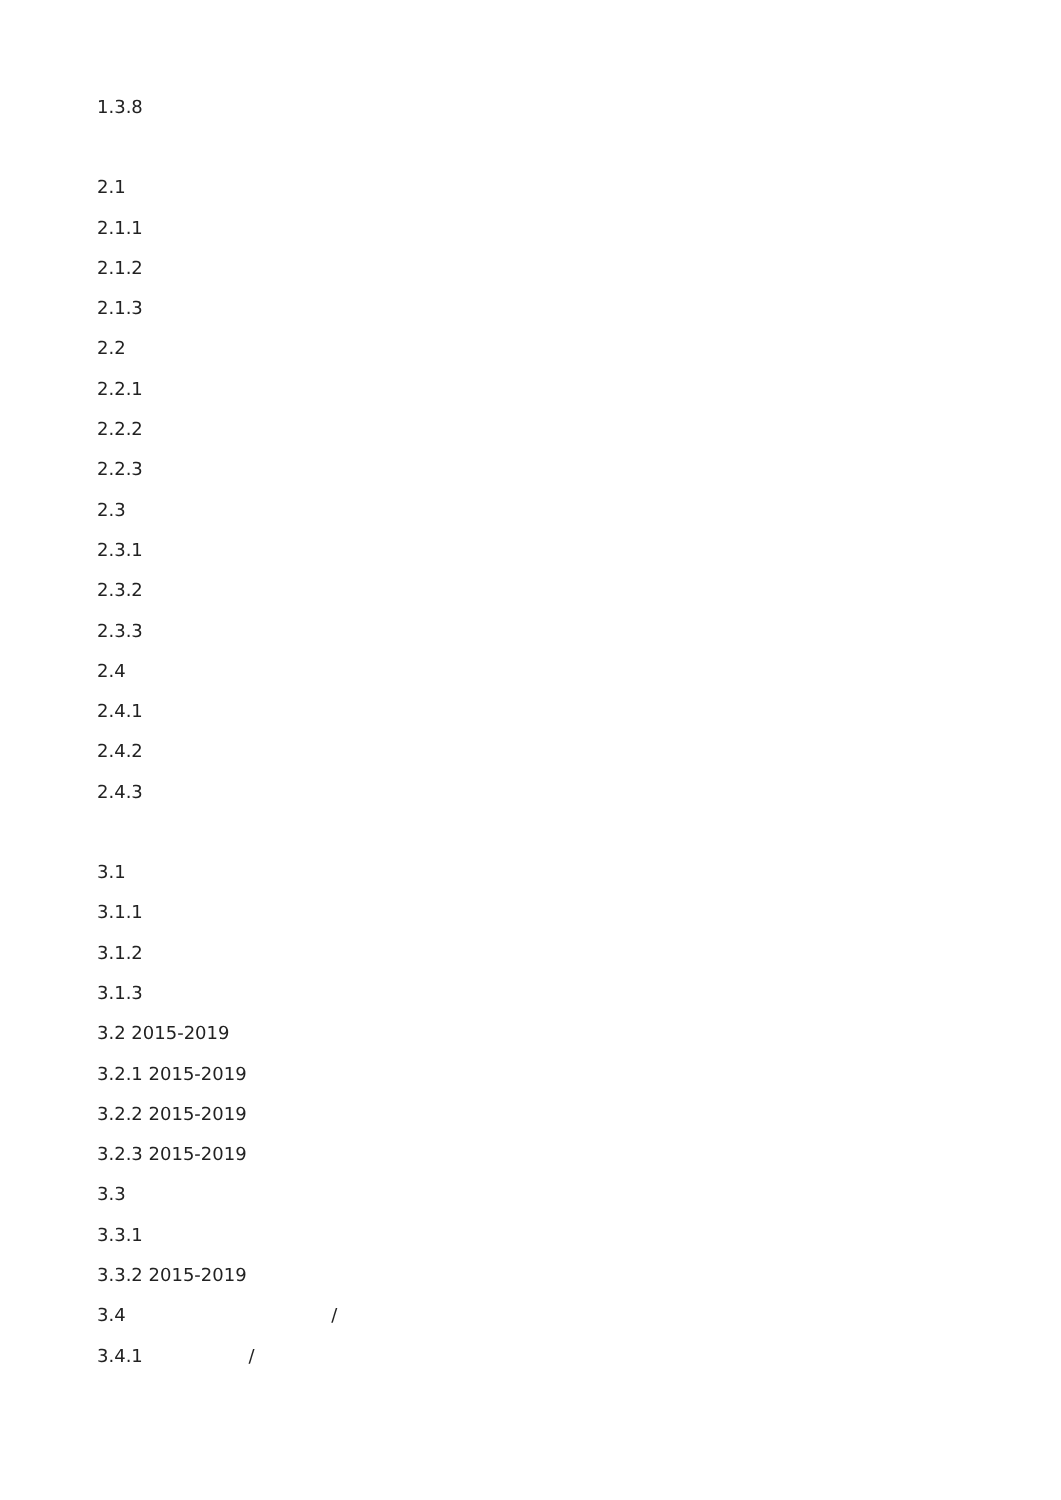1.3.8
2.1
2.1.1
2.1.2
2.1.3
2.2
2.2.1
2.2.2
2.2.3
2.3
2.3.1
2.3.2
2.3.3
2.4
2.4.1
2.4.2
2.4.3
3.1
3.1.1
3.1.2
3.1.3
3.2 2015-2019
3.2.1 2015-2019
3.2.2 2015-2019
3.2.3 2015-2019
3.3
3.3.1
3.3.2 2015-2019
3.4 /
3.4.1 /